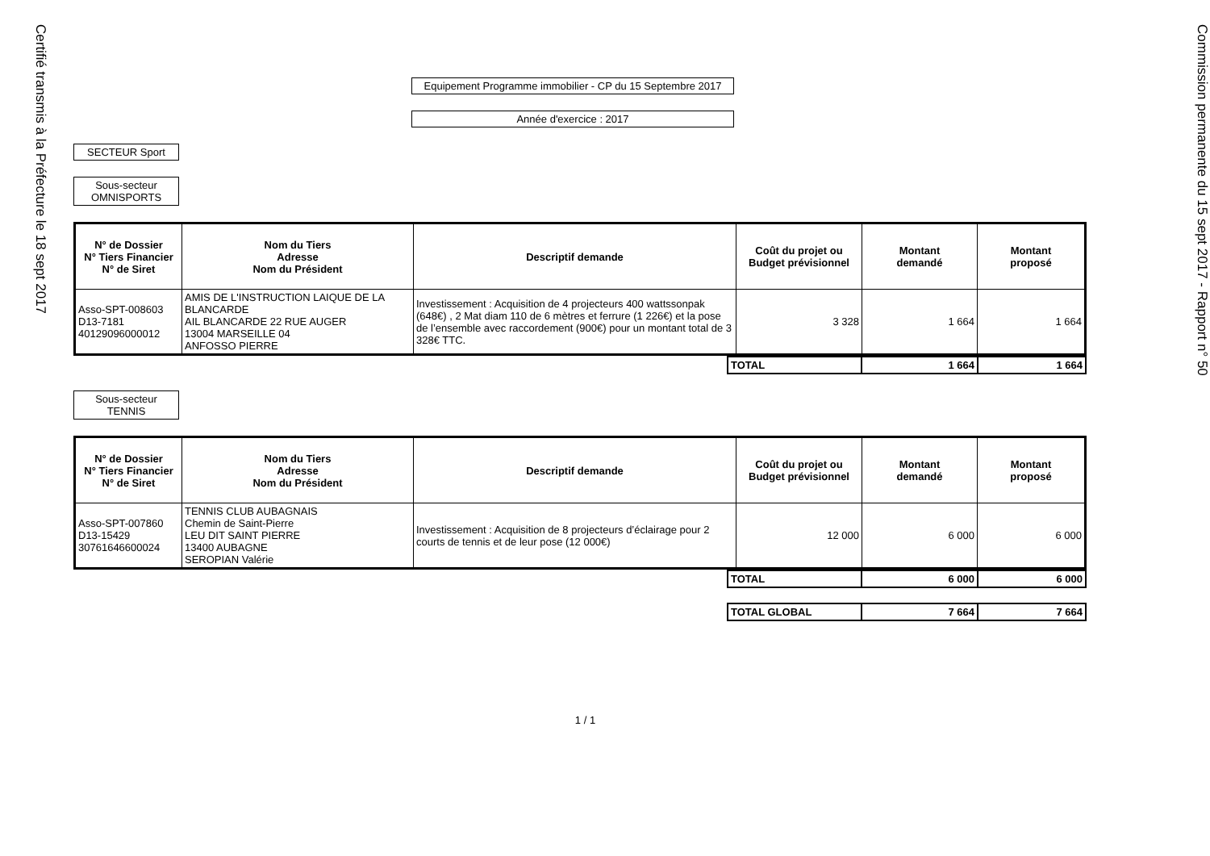Certifié transmis à la Préfecture le 18 sept 2017
Equipement Programme immobilier - CP du 15 Septembre 2017
Année d'exercice : 2017
SECTEUR Sport
Sous-secteur OMNISPORTS
| N° de Dossier N° Tiers Financier N° de Siret | Nom du Tiers Adresse Nom du Président | Descriptif demande | Coût du projet ou Budget prévisionnel | Montant demandé | Montant proposé |
| --- | --- | --- | --- | --- | --- |
| Asso-SPT-008603 D13-7181 40129096000012 | AMIS DE L'INSTRUCTION LAIQUE DE LA BLANCARDE AIL BLANCARDE 22 RUE AUGER 13004 MARSEILLE 04 ANFOSSO PIERRE | Investissement : Acquisition de 4 projecteurs 400 wattssonpak (648€) , 2 Mat diam 110 de 6 mètres et ferrure (1 226€) et la pose de l’ensemble avec raccordement (900€) pour un montant total de 3 328€ TTC. | 3 328 | 1 664 | 1 664 |
| | TOTAL | 1 664 | 1 664 |
Sous-secteur TENNIS
| N° de Dossier N° Tiers Financier N° de Siret | Nom du Tiers Adresse Nom du Président | Descriptif demande | Coût du projet ou Budget prévisionnel | Montant demandé | Montant proposé |
| --- | --- | --- | --- | --- | --- |
| Asso-SPT-007860 D13-15429 30761646600024 | TENNIS CLUB AUBAGNAIS Chemin de Saint-Pierre LEU DIT SAINT PIERRE 13400 AUBAGNE SEROPIAN Valérie | Investissement : Acquisition de 8 projecteurs d’éclairage pour 2 courts de tennis et de leur pose (12 000€) | 12 000 | 6 000 | 6 000 |
| | TOTAL | 6 000 | 6 000 |
| | TOTAL GLOBAL | 7 664 | 7 664 |
1 / 1
Commission permanente du 15 sept 2017 - Rapport n° 50